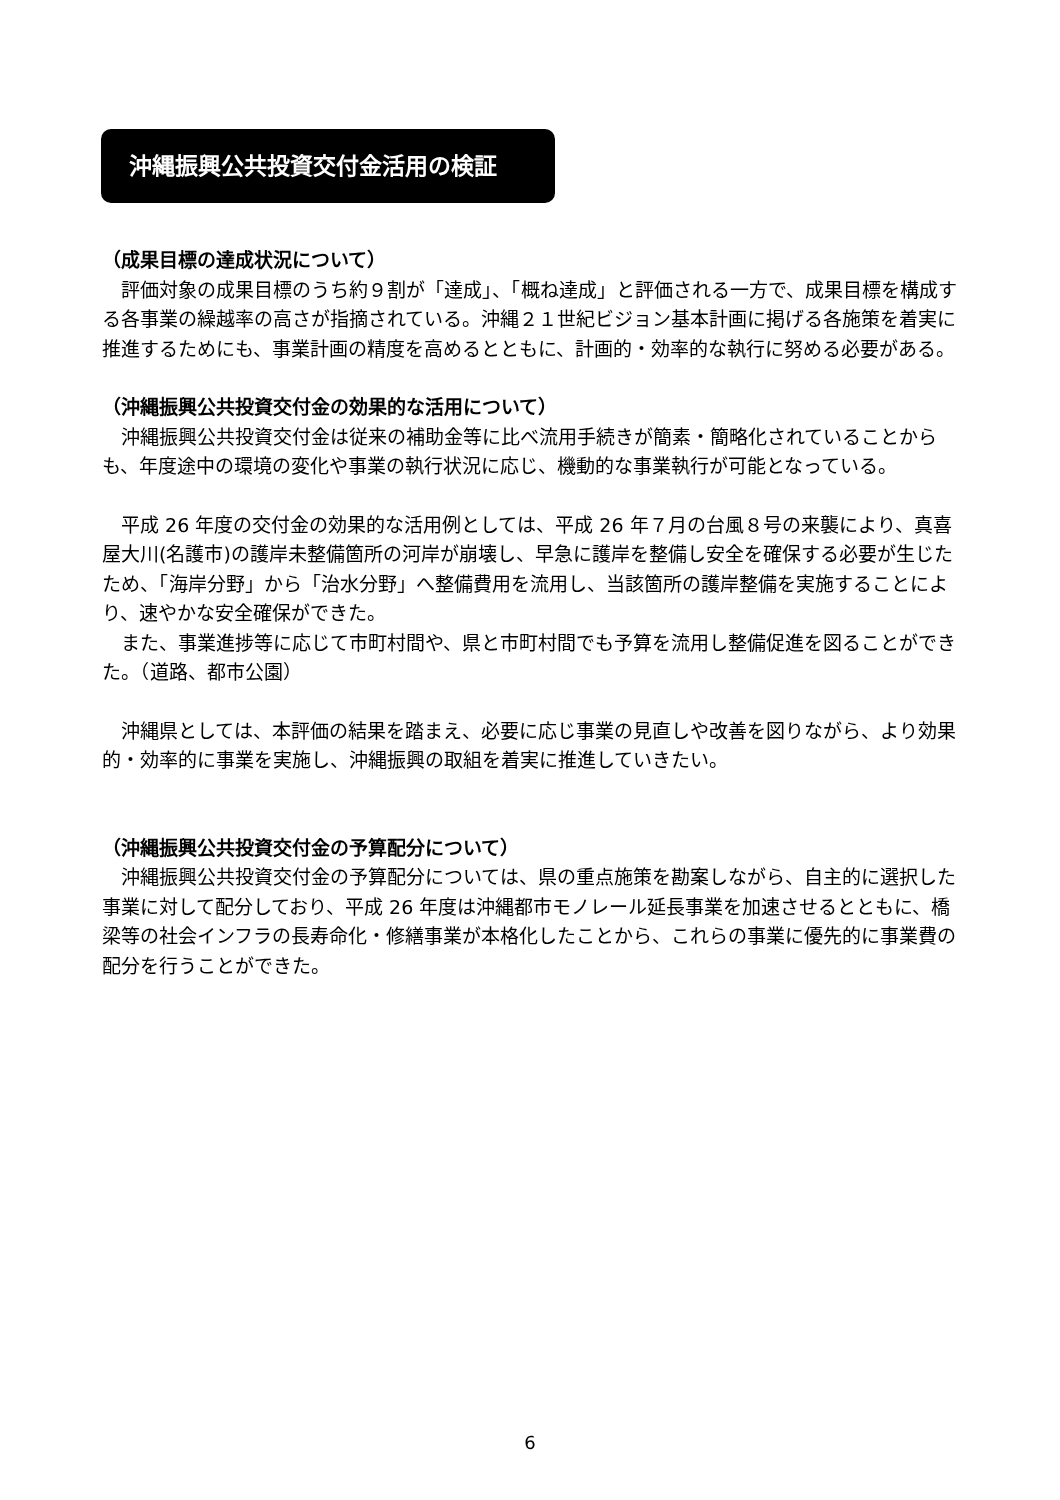沖縄振興公共投資交付金活用の検証
（成果目標の達成状況について）
評価対象の成果目標のうち約９割が「達成」、「概ね達成」と評価される一方で、成果目標を構成する各事業の繰越率の高さが指摘されている。沖縄２１世紀ビジョン基本計画に掲げる各施策を着実に推進するためにも、事業計画の精度を高めるとともに、計画的・効率的な執行に努める必要がある。
（沖縄振興公共投資交付金の効果的な活用について）
沖縄振興公共投資交付金は従来の補助金等に比べ流用手続きが簡素・簡略化されていることからも、年度途中の環境の変化や事業の執行状況に応じ、機動的な事業執行が可能となっている。
平成 26 年度の交付金の効果的な活用例としては、平成 26 年７月の台風８号の来襲により、真喜屋大川(名護市)の護岸未整備箇所の河岸が崩壊し、早急に護岸を整備し安全を確保する必要が生じたため、「海岸分野」から「治水分野」へ整備費用を流用し、当該箇所の護岸整備を実施することにより、速やかな安全確保ができた。
また、事業進捗等に応じて市町村間や、県と市町村間でも予算を流用し整備促進を図ることができた。（道路、都市公園）
沖縄県としては、本評価の結果を踏まえ、必要に応じ事業の見直しや改善を図りながら、より効果的・効率的に事業を実施し、沖縄振興の取組を着実に推進していきたい。
（沖縄振興公共投資交付金の予算配分について）
沖縄振興公共投資交付金の予算配分については、県の重点施策を勘案しながら、自主的に選択した事業に対して配分しており、平成 26 年度は沖縄都市モノレール延長事業を加速させるとともに、橋梁等の社会インフラの長寿命化・修繕事業が本格化したことから、これらの事業に優先的に事業費の配分を行うことができた。
6